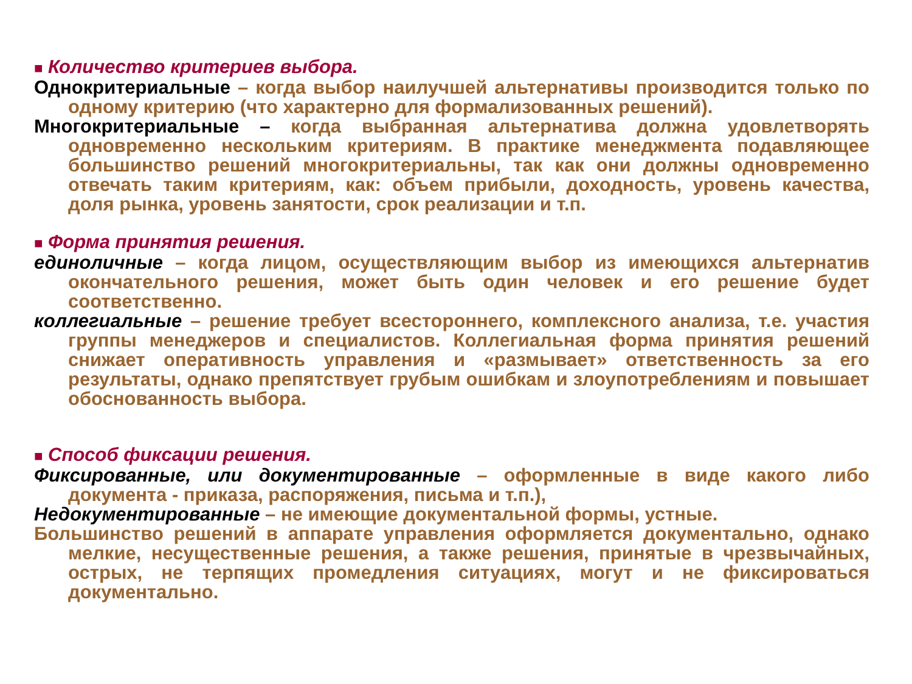■ Количество критериев выбора.
Однокритериальные – когда выбор наилучшей альтернативы производится только по одному критерию (что характерно для формализованных решений).
Многокритериальные – когда выбранная альтернатива должна удовлетворять одновременно нескольким критериям. В практике менеджмента подавляющее большинство решений многокритериальны, так как они должны одновременно отвечать таким критериям, как: объем прибыли, доходность, уровень качества, доля рынка, уровень занятости, срок реализации и т.п.
■ Форма принятия решения.
единоличные – когда лицом, осуществляющим выбор из имеющихся альтернатив окончательного решения, может быть один человек и его решение будет соответственно.
коллегиальные – решение требует всестороннего, комплексного анализа, т.е. участия группы менеджеров и специалистов. Коллегиальная форма принятия решений снижает оперативность управления и «размывает» ответственность за его результаты, однако препятствует грубым ошибкам и злоупотреблениям и повышает обоснованность выбора.
■ Способ фиксации решения.
Фиксированные, или документированные – оформленные в виде какого либо документа - приказа, распоряжения, письма и т.п.),
Недокументированные – не имеющие документальной формы, устные.
Большинство решений в аппарате управления оформляется документально, однако мелкие, несущественные решения, а также решения, принятые в чрезвычайных, острых, не терпящих промедления ситуациях, могут и не фиксироваться документально.